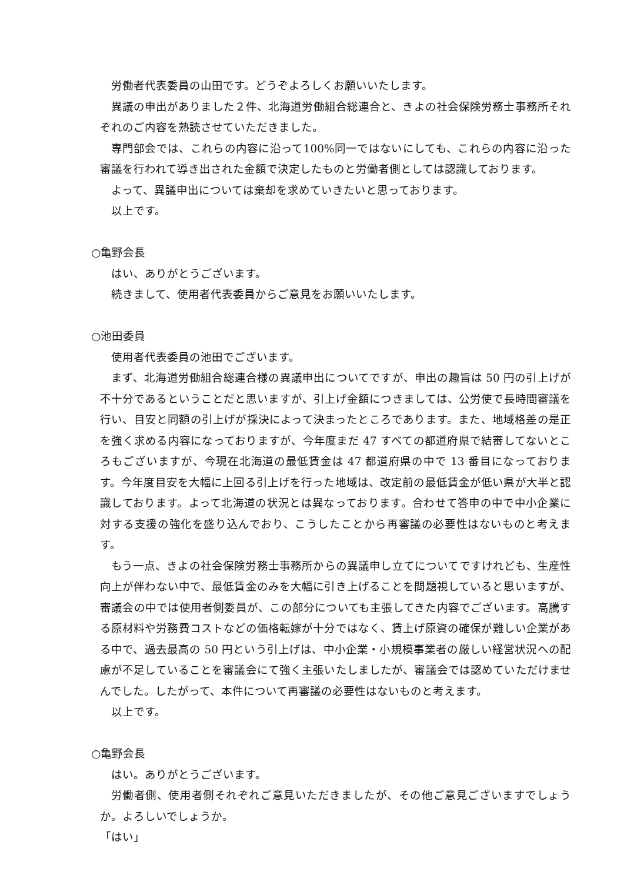労働者代表委員の山田です。どうぞよろしくお願いいたします。
異議の申出がありました２件、北海道労働組合総連合と、きよの社会保険労務士事務所それぞれのご内容を熟読させていただきました。
専門部会では、これらの内容に沿って100%同一ではないにしても、これらの内容に沿った審議を行われて導き出された金額で決定したものと労働者側としては認識しております。
よって、異議申出については棄却を求めていきたいと思っております。
以上です。
○亀野会長
はい、ありがとうございます。
続きまして、使用者代表委員からご意見をお願いいたします。
○池田委員
使用者代表委員の池田でございます。
まず、北海道労働組合総連合様の異議申出についてですが、申出の趣旨は 50 円の引上げが不十分であるということだと思いますが、引上げ金額につきましては、公労使で長時間審議を行い、目安と同額の引上げが採決によって決まったところであります。また、地域格差の是正を強く求める内容になっておりますが、今年度まだ 47 すべての都道府県で結審してないところもございますが、今現在北海道の最低賃金は 47 都道府県の中で 13 番目になっております。今年度目安を大幅に上回る引上げを行った地域は、改定前の最低賃金が低い県が大半と認識しております。よって北海道の状況とは異なっております。合わせて答申の中で中小企業に対する支援の強化を盛り込んでおり、こうしたことから再審議の必要性はないものと考えます。
もう一点、きよの社会保険労務士事務所からの異議申し立てについてですけれども、生産性向上が伴わない中で、最低賃金のみを大幅に引き上げることを問題視していると思いますが、審議会の中では使用者側委員が、この部分についても主張してきた内容でございます。高騰する原材料や労務費コストなどの価格転嫁が十分ではなく、賃上げ原資の確保が難しい企業がある中で、過去最高の 50 円という引上げは、中小企業・小規模事業者の厳しい経営状況への配慮が不足していることを審議会にて強く主張いたしましたが、審議会では認めていただけませんでした。したがって、本件について再審議の必要性はないものと考えます。
以上です。
○亀野会長
はい。ありがとうございます。
労働者側、使用者側それぞれご意見いただきましたが、その他ご意見ございますでしょうか。よろしいでしょうか。
「はい」